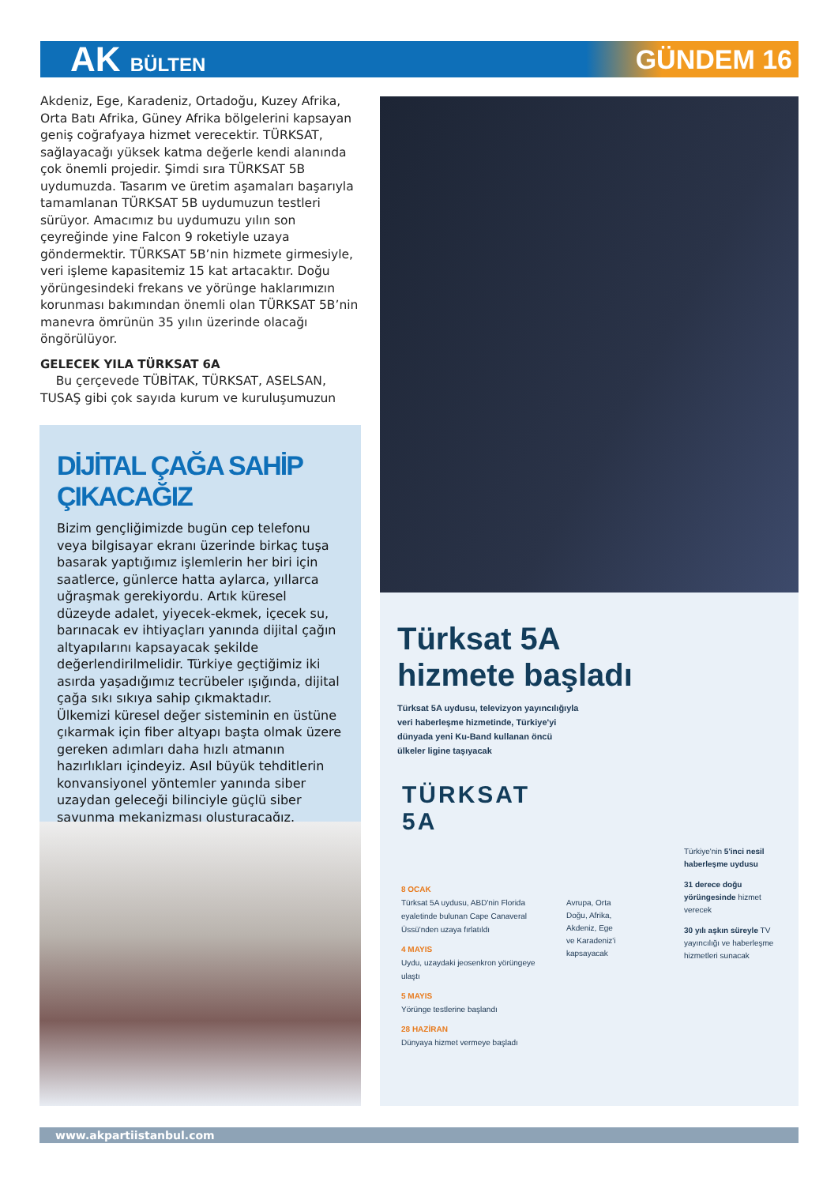AK BÜLTEN
GÜNDEM 16
Akdeniz, Ege, Karadeniz, Ortadoğu, Kuzey Afrika, Orta Batı Afrika, Güney Afrika bölgelerini kapsayan geniş coğrafyaya hizmet verecektir. TÜRKSAT, sağlayacağı yüksek katma değerle kendi alanında çok önemli projedir. Şimdi sıra TÜRKSAT 5B uydumuzda. Tasarım ve üretim aşamaları başarıyla tamamlanan TÜRKSAT 5B uydumuzun testleri sürüyor. Amacımız bu uydumuzu yılın son çeyreğinde yine Falcon 9 roketiyle uzaya göndermektir. TÜRKSAT 5B’nin hizmete girmesiyle, veri işleme kapasitemiz 15 kat artacaktır. Doğu yörüngesindeki frekans ve yörünge haklarımızın korunması bakımından önemli olan TÜRKSAT 5B’nin manevra ömrünün 35 yılın üzerinde olacağı öngörülüyor.
GELECEK YILA TÜRKSAT 6A
Bu çerçevede TÜBİTAK, TÜRKSAT, ASELSAN, TUSAŞ gibi çok sayıda kurum ve kuruluşumuzun
DİJİTAL ÇAĞA SAHİP ÇIKACAĞIZ
Bizim gençliğimizde bugün cep telefonu veya bilgisayar ekranı üzerinde birkaç tuşa basarak yaptığımız işlemlerin her biri için saatlerce, günlerce hatta aylarca, yıllarca uğraşmak gerekiyordu. Artık küresel düzeyde adalet, yiyecek-ekmek, içecek su, barınacak ev ihtiyaçları yanında dijital çağın altyapılarını kapsayacak şekilde değerlendirilmelidir. Türkiye geçtiğimiz iki asırda yaşadığımız tecrübeler ışığında, dijital çağa sıkı sıkıya sahip çıkmaktadır.
Ülkemizi küresel değer sisteminin en üstüne çıkarmak için fiber altyapı başta olmak üzere gereken adımları daha hızlı atmanın hazırlıkları içindeyiz. Asıl büyük tehditlerin konvansiyonel yöntemler yanında siber uzaydan geleceği bilinciyle güçlü siber savunma mekanizması oluşturacağız.
Türksat 5A
hizmete başladı
Türksat 5A uydusu, televizyon yayıncılığıyla veri haberleşme hizmetinde, Türkiye'yi dünyada yeni Ku-Band kullanan öncü ülkeler ligine taşıyacak
TÜRKSAT
5A
8 OCAK
Türksat 5A uydusu, ABD'nin Florida eyaletinde bulunan Cape Canaveral Üssü'nden uzaya fırlatıldı
4 MAYIS
Uydu, uzaydaki jeosenkron yörüngeye ulaştı
5 MAYIS
Yörünge testlerine başlandı
28 HAZİRAN
Dünyaya hizmet vermeye başladı
Avrupa, Orta Doğu, Afrika, Akdeniz, Ege ve Karadeniz'i kapsayacak
Türkiye'nin 5'inci nesil haberleşme uydusu
31 derece doğu yörüngesinde hizmet verecek
30 yılı aşkın süreyle TV yayıncılığı ve haberleşme hizmetleri sunacak
www.akpartiistanbul.com